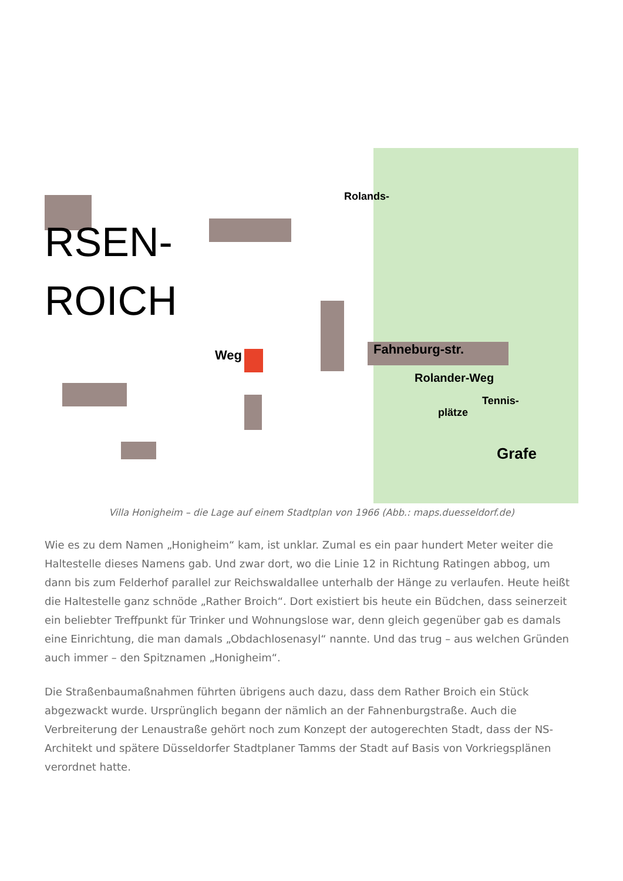RSEN-
ROICH
Fahneburg-str.
Rolander-Weg
Tennis-
plätze
Grafe
Rolands-
Weg
Villa Honigheim – die Lage auf einem Stadtplan von 1966 (Abb.: maps.duesseldorf.de)
Wie es zu dem Namen „Honigheim“ kam, ist unklar. Zumal es ein paar hundert Meter weiter die Haltestelle dieses Namens gab. Und zwar dort, wo die Linie 12 in Richtung Ratingen abbog, um dann bis zum Felderhof parallel zur Reichswaldallee unterhalb der Hänge zu verlaufen. Heute heißt die Haltestelle ganz schnöde „Rather Broich“. Dort existiert bis heute ein Büdchen, dass seinerzeit ein beliebter Treffpunkt für Trinker und Wohnungslose war, denn gleich gegenüber gab es damals eine Einrichtung, die man damals „Obdachlosenasyl“ nannte. Und das trug – aus welchen Gründen auch immer – den Spitznamen „Honigheim“.
Die Straßenbaumaßnahmen führten übrigens auch dazu, dass dem Rather Broich ein Stück abgezwackt wurde. Ursprünglich begann der nämlich an der Fahnenburgstraße. Auch die Verbreiterung der Lenaustraße gehört noch zum Konzept der autogerechten Stadt, dass der NS-Architekt und spätere Düsseldorfer Stadtplaner Tamms der Stadt auf Basis von Vorkriegsplänen verordnet hatte.